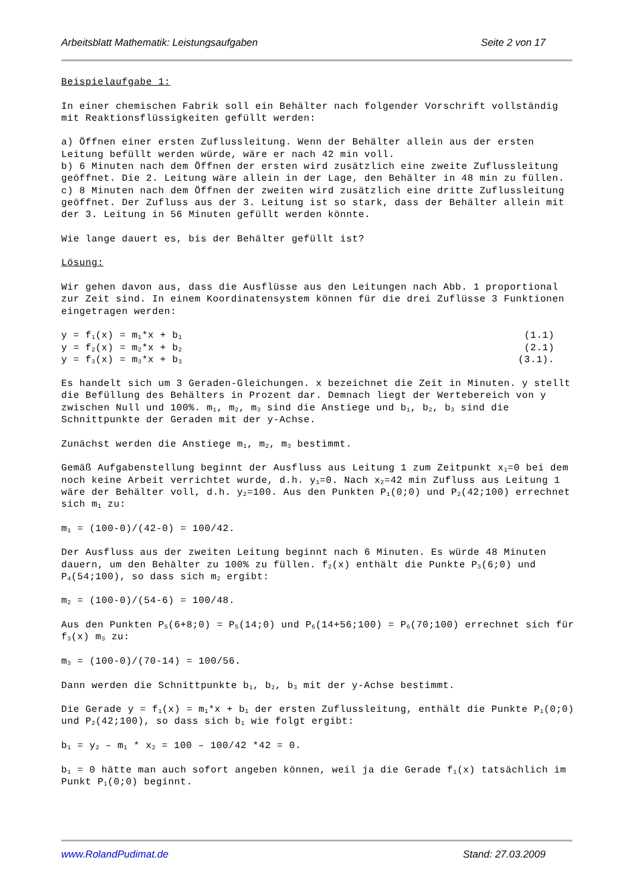Arbeitsblatt Mathematik: Leistungsaufgaben Seite 2 von 17
Beispielaufgabe 1:
In einer chemischen Fabrik soll ein Behälter nach folgender Vorschrift vollständig mit Reaktionsflüssigkeiten gefüllt werden:
a) Öffnen einer ersten Zuflussleitung. Wenn der Behälter allein aus der ersten Leitung befüllt werden würde, wäre er nach 42 min voll.
b) 6 Minuten nach dem Öffnen der ersten wird zusätzlich eine zweite Zuflussleitung geöffnet. Die 2. Leitung wäre allein in der Lage, den Behälter in 48 min zu füllen.
c) 8 Minuten nach dem Öffnen der zweiten wird zusätzlich eine dritte Zuflussleitung geöffnet. Der Zufluss aus der 3. Leitung ist so stark, dass der Behälter allein mit der 3. Leitung in 56 Minuten gefüllt werden könnte.
Wie lange dauert es, bis der Behälter gefüllt ist?
Lösung:
Wir gehen davon aus, dass die Ausflüsse aus den Leitungen nach Abb. 1 proportional zur Zeit sind. In einem Koordinatensystem können für die drei Zuflüsse 3 Funktionen eingetragen werden:
y = f<sub>1</sub>(x) = m<sub>1</sub>*x + b<sub>1</sub> (1.1)
y = f<sub>2</sub>(x) = m<sub>2</sub>*x + b<sub>2</sub> (2.1)
y = f<sub>3</sub>(x) = m<sub>3</sub>*x + b<sub>3</sub> (3.1).
Es handelt sich um 3 Geraden-Gleichungen. x bezeichnet die Zeit in Minuten. y stellt die Befüllung des Behälters in Prozent dar. Demnach liegt der Wertebereich von y zwischen Null und 100%. m<sub>1</sub>, m<sub>2</sub>, m<sub>3</sub> sind die Anstiege und b<sub>1</sub>, b<sub>2</sub>, b<sub>3</sub> sind die Schnittpunkte der Geraden mit der y-Achse.
Zunächst werden die Anstiege m<sub>1</sub>, m<sub>2</sub>, m<sub>3</sub> bestimmt.
Gemäß Aufgabenstellung beginnt der Ausfluss aus Leitung 1 zum Zeitpunkt x<sub>1</sub>=0 bei dem noch keine Arbeit verrichtet wurde, d.h. y<sub>1</sub>=0. Nach x<sub>2</sub>=42 min Zufluss aus Leitung 1 wäre der Behälter voll, d.h. y<sub>2</sub>=100. Aus den Punkten P<sub>1</sub>(0;0) und P<sub>2</sub>(42;100) errechnet sich m<sub>1</sub> zu:
m<sub>1</sub> = (100-0)/(42-0) = 100/42.
Der Ausfluss aus der zweiten Leitung beginnt nach 6 Minuten. Es würde 48 Minuten dauern, um den Behälter zu 100% zu füllen. f<sub>2</sub>(x) enthält die Punkte P<sub>3</sub>(6;0) und P<sub>4</sub>(54;100), so dass sich m<sub>2</sub> ergibt:
m<sub>2</sub> = (100-0)/(54-6) = 100/48.
Aus den Punkten P<sub>5</sub>(6+8;0) = P<sub>5</sub>(14;0) und P<sub>6</sub>(14+56;100) = P<sub>6</sub>(70;100) errechnet sich für f<sub>3</sub>(x) m<sub>3</sub> zu:
m<sub>3</sub> = (100-0)/(70-14) = 100/56.
Dann werden die Schnittpunkte b<sub>1</sub>, b<sub>2</sub>, b<sub>3</sub> mit der y-Achse bestimmt.
Die Gerade y = f<sub>1</sub>(x) = m<sub>1</sub>*x + b<sub>1</sub> der ersten Zuflussleitung, enthält die Punkte P<sub>1</sub>(0;0) und P<sub>2</sub>(42;100), so dass sich b<sub>1</sub> wie folgt ergibt:
b<sub>1</sub> = y<sub>2</sub> – m<sub>1</sub> * x<sub>2</sub> = 100 – 100/42 *42 = 0.
b<sub>1</sub> = 0 hätte man auch sofort angeben können, weil ja die Gerade f<sub>1</sub>(x) tatsächlich im Punkt P<sub>1</sub>(0;0) beginnt.
www.RolandPudimat.de Stand: 27.03.2009